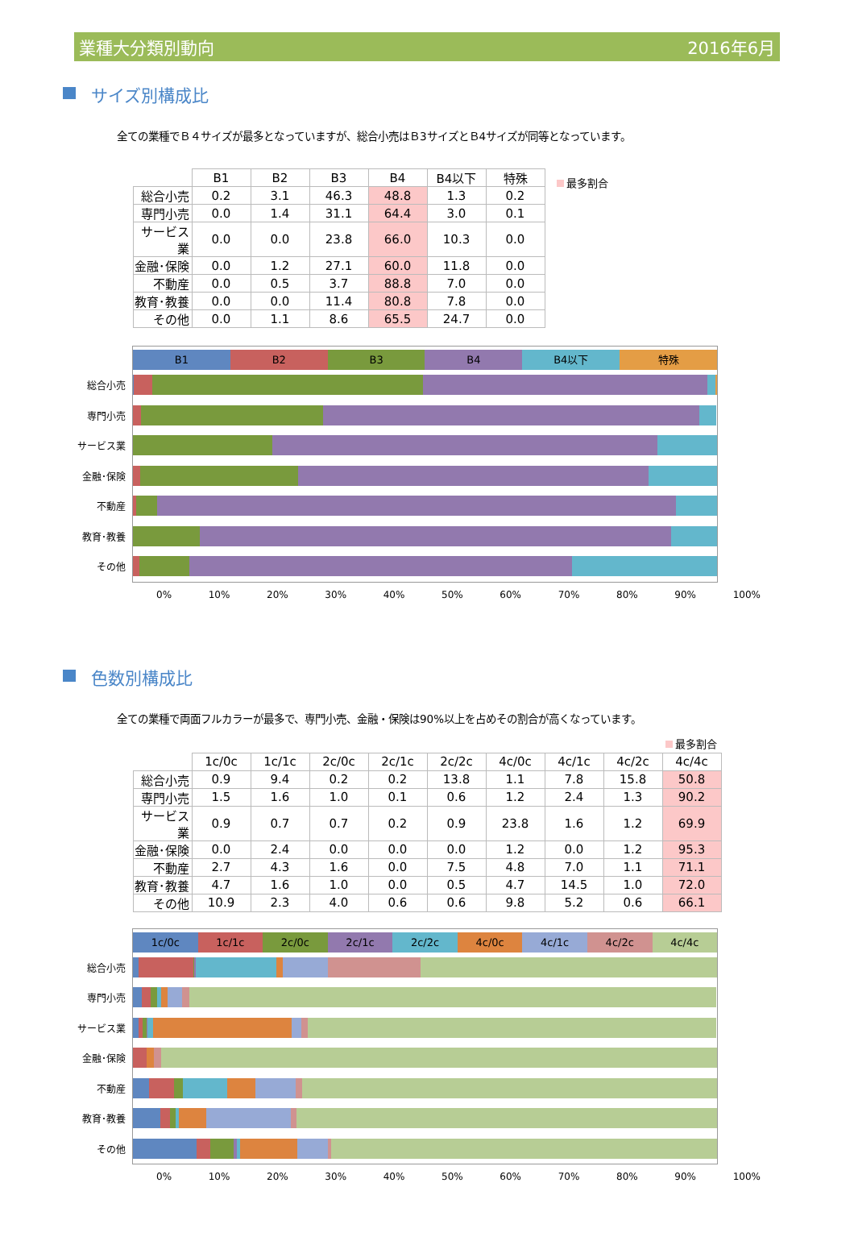業種大分類別動向 2016年6月
サイズ別構成比
全ての業種でＢ４サイズが最多となっていますが、総合小売はＢ3サイズとＢ4サイズが同等となっています。
| | B1 | B2 | B3 | B4 | B4以下 | 特殊 |
| --- | --- | --- | --- | --- | --- | --- |
| 総合小売 | 0.2 | 3.1 | 46.3 | 48.8 | 1.3 | 0.2 |
| 専門小売 | 0.0 | 1.4 | 31.1 | 64.4 | 3.0 | 0.1 |
| サービス業 | 0.0 | 0.0 | 23.8 | 66.0 | 10.3 | 0.0 |
| 金融･保険 | 0.0 | 1.2 | 27.1 | 60.0 | 11.8 | 0.0 |
| 不動産 | 0.0 | 0.5 | 3.7 | 88.8 | 7.0 | 0.0 |
| 教育･教養 | 0.0 | 0.0 | 11.4 | 80.8 | 7.8 | 0.0 |
| その他 | 0.0 | 1.1 | 8.6 | 65.5 | 24.7 | 0.0 |
最多割合
B1 B2 B3 B4 B4以下 特殊
総合小売
専門小売
サービス業
金融･保険
不動産
教育･教養
その他
0% 10% 20% 30% 40% 50% 60% 70% 80% 90% 100%
色数別構成比
全ての業種で両面フルカラーが最多で、専門小売、金融・保険は90%以上を占めその割合が高くなっています。
最多割合
| | 1c/0c | 1c/1c | 2c/0c | 2c/1c | 2c/2c | 4c/0c | 4c/1c | 4c/2c | 4c/4c |
| --- | --- | --- | --- | --- | --- | --- | --- | --- | --- |
| 総合小売 | 0.9 | 9.4 | 0.2 | 0.2 | 13.8 | 1.1 | 7.8 | 15.8 | 50.8 |
| 専門小売 | 1.5 | 1.6 | 1.0 | 0.1 | 0.6 | 1.2 | 2.4 | 1.3 | 90.2 |
| サービス業 | 0.9 | 0.7 | 0.7 | 0.2 | 0.9 | 23.8 | 1.6 | 1.2 | 69.9 |
| 金融･保険 | 0.0 | 2.4 | 0.0 | 0.0 | 0.0 | 1.2 | 0.0 | 1.2 | 95.3 |
| 不動産 | 2.7 | 4.3 | 1.6 | 0.0 | 7.5 | 4.8 | 7.0 | 1.1 | 71.1 |
| 教育･教養 | 4.7 | 1.6 | 1.0 | 0.0 | 0.5 | 4.7 | 14.5 | 1.0 | 72.0 |
| その他 | 10.9 | 2.3 | 4.0 | 0.6 | 0.6 | 9.8 | 5.2 | 0.6 | 66.1 |
1c/0c 1c/1c 2c/0c 2c/1c 2c/2c 4c/0c 4c/1c 4c/2c 4c/4c
総合小売
専門小売
サービス業
金融･保険
不動産
教育･教養
その他
0% 10% 20% 30% 40% 50% 60% 70% 80% 90% 100%